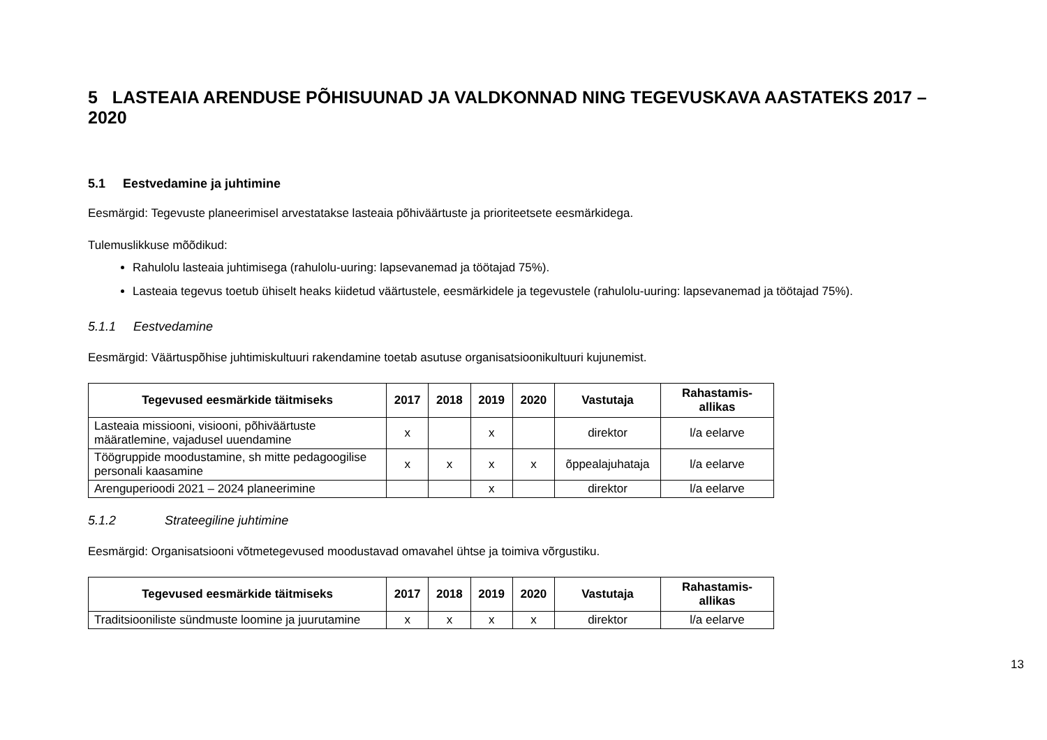5 LASTEAIA ARENDUSE PÕHISUUNAD JA VALDKONNAD NING TEGEVUSKAVA AASTATEKS 2017 – 2020
5.1 Eestvedamine ja juhtimine
Eesmärgid: Tegevuste planeerimisel arvestatakse lasteaia põhiväärtuste ja prioriteetsete eesmärkidega.
Tulemuslikkuse mõõdikud:
Rahulolu lasteaia juhtimisega (rahulolu-uuring: lapsevanemad ja töötajad 75%).
Lasteaia tegevus toetub ühiselt heaks kiidetud väärtustele, eesmärkidele ja tegevustele (rahulolu-uuring: lapsevanemad ja töötajad 75%).
5.1.1 Eestvedamine
Eesmärgid: Väärtuspõhise juhtimiskultuuri rakendamine toetab asutuse organisatsioonikultuuri kujunemist.
| Tegevused eesmärkide täitmiseks | 2017 | 2018 | 2019 | 2020 | Vastutaja | Rahastamis- allikas |
| --- | --- | --- | --- | --- | --- | --- |
| Lasteaia missiooni, visiooni, põhiväärtuste määratlemine, vajadusel uuendamine | x | | x | | direktor | l/a eelarve |
| Töögruppide moodustamine, sh mitte pedagoogilise personali kaasamine | x | x | x | x | õppealajuhataja | l/a eelarve |
| Arenguperioodi 2021 – 2024 planeerimine | | | x | | direktor | l/a eelarve |
5.1.2 Strateegiline juhtimine
Eesmärgid: Organisatsiooni võtmetegevused moodustavad omavahel ühtse ja toimiva võrgustiku.
| Tegevused eesmärkide täitmiseks | 2017 | 2018 | 2019 | 2020 | Vastutaja | Rahastamis- allikas |
| --- | --- | --- | --- | --- | --- | --- |
| Traditsiooniliste sündmuste loomine ja juurutamine | x | x | x | x | direktor | l/a eelarve |
13